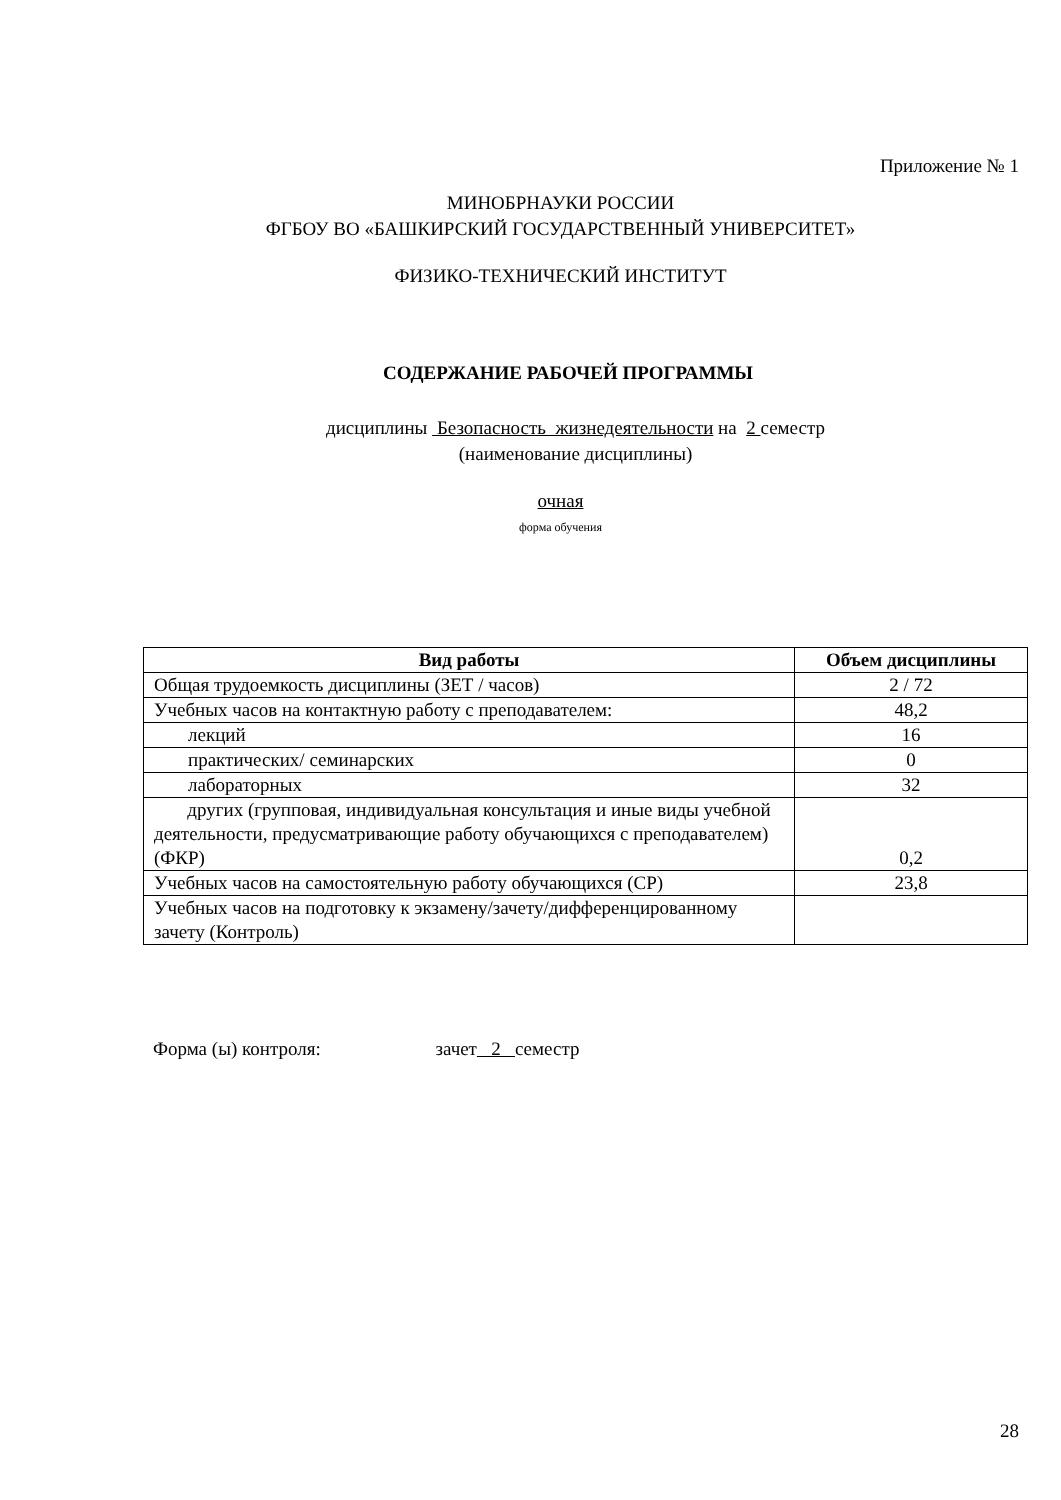Приложение № 1
МИНОБРНАУКИ РОССИИ
ФГБОУ ВО «БАШКИРСКИЙ ГОСУДАРСТВЕННЫЙ УНИВЕРСИТЕТ»
ФИЗИКО-ТЕХНИЧЕСКИЙ ИНСТИТУТ
СОДЕРЖАНИЕ РАБОЧЕЙ ПРОГРАММЫ
дисциплины Безопасность жизнедеятельности на 2 семестр
(наименование дисциплины)
очная
форма обучения
| Вид работы | Объем дисциплины |
| --- | --- |
| Общая трудоемкость дисциплины (ЗЕТ / часов) | 2 / 72 |
| Учебных часов на контактную работу с преподавателем: | 48,2 |
| лекций | 16 |
| практических/ семинарских | 0 |
| лабораторных | 32 |
| других (групповая, индивидуальная консультация и иные виды учебной деятельности, предусматривающие работу обучающихся с преподавателем) (ФКР) | 0,2 |
| Учебных часов на самостоятельную работу обучающихся (СР) | 23,8 |
| Учебных часов на подготовку к экзамену/зачету/дифференцированному зачету (Контроль) | |
Форма (ы) контроля: зачет 2 семестр
28